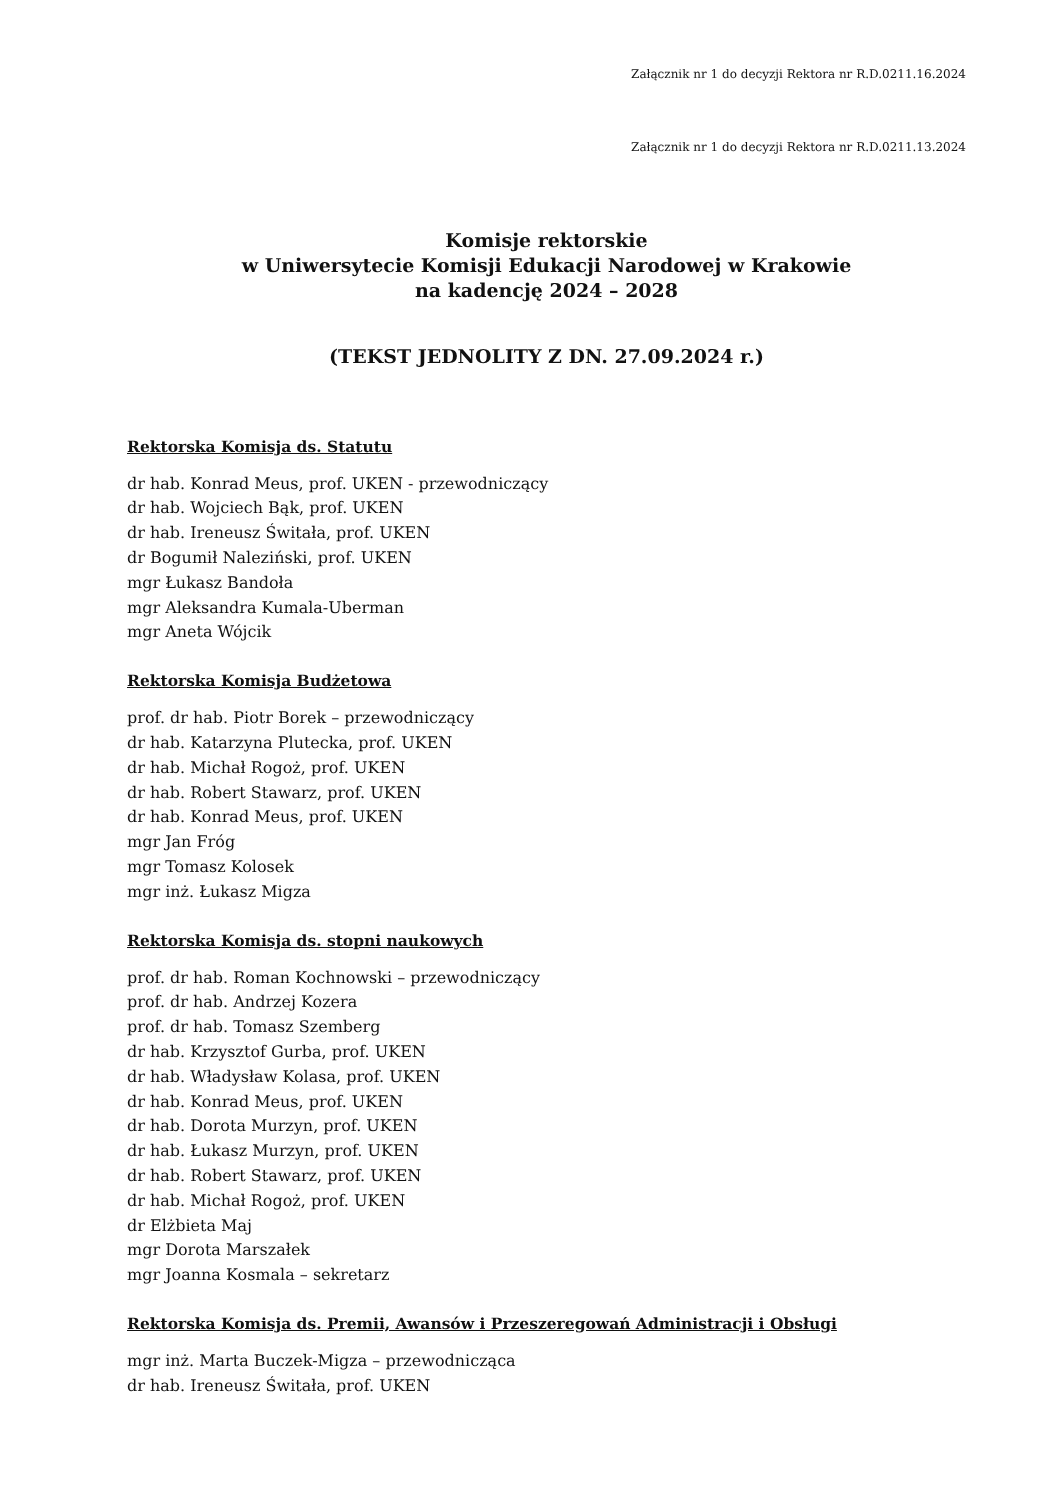Załącznik nr 1 do decyzji Rektora nr R.D.0211.16.2024
Załącznik nr 1 do decyzji Rektora nr R.D.0211.13.2024
Komisje rektorskie
w Uniwersytecie Komisji Edukacji Narodowej w Krakowie
na kadencję 2024 – 2028
(TEKST JEDNOLITY Z DN. 27.09.2024 r.)
Rektorska Komisja ds. Statutu
dr hab. Konrad Meus, prof. UKEN - przewodniczący
dr hab. Wojciech Bąk, prof. UKEN
dr hab. Ireneusz Świtała, prof. UKEN
dr Bogumił Naleziński, prof. UKEN
mgr Łukasz Bandoła
mgr Aleksandra Kumala-Uberman
mgr Aneta Wójcik
Rektorska Komisja Budżetowa
prof. dr hab. Piotr Borek – przewodniczący
dr hab. Katarzyna Plutecka, prof. UKEN
dr hab. Michał Rogoż, prof. UKEN
dr hab. Robert Stawarz, prof. UKEN
dr hab. Konrad Meus, prof. UKEN
mgr Jan Fróg
mgr Tomasz Kolosek
mgr inż. Łukasz Migza
Rektorska Komisja ds. stopni naukowych
prof. dr hab. Roman Kochnowski – przewodniczący
prof. dr hab. Andrzej Kozera
prof. dr hab. Tomasz Szemberg
dr hab. Krzysztof Gurba, prof. UKEN
dr hab. Władysław Kolasa, prof. UKEN
dr hab. Konrad Meus, prof. UKEN
dr hab. Dorota Murzyn, prof. UKEN
dr hab. Łukasz Murzyn, prof. UKEN
dr hab. Robert Stawarz, prof. UKEN
dr hab. Michał Rogoż, prof. UKEN
dr Elżbieta Maj
mgr Dorota Marszałek
mgr Joanna Kosmala – sekretarz
Rektorska Komisja ds. Premii, Awansów i Przeszeregowań Administracji i Obsługi
mgr inż. Marta Buczek-Migza – przewodnicząca
dr hab. Ireneusz Świtała, prof. UKEN